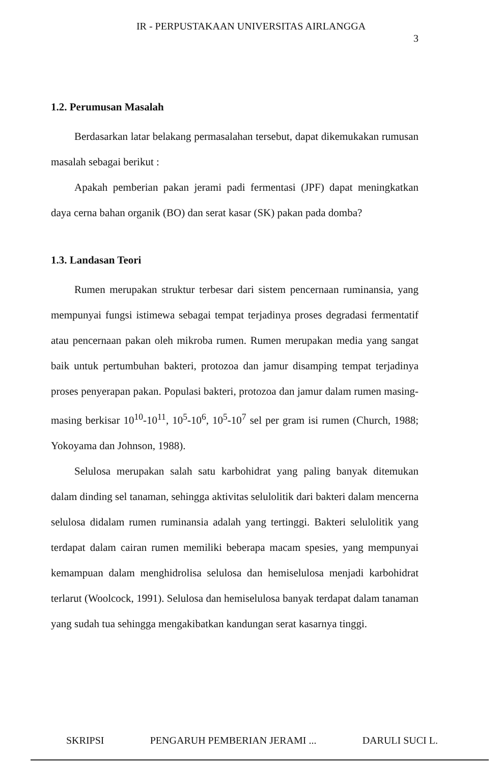IR - PERPUSTAKAAN UNIVERSITAS AIRLANGGA
3
1.2. Perumusan Masalah
Berdasarkan latar belakang permasalahan tersebut, dapat dikemukakan rumusan masalah sebagai berikut :
Apakah pemberian pakan jerami padi fermentasi (JPF) dapat meningkatkan daya cerna bahan organik (BO) dan serat kasar (SK) pakan pada domba?
1.3. Landasan Teori
Rumen merupakan struktur terbesar dari sistem pencernaan ruminansia, yang mempunyai fungsi istimewa sebagai tempat terjadinya proses degradasi fermentatif atau pencernaan pakan oleh mikroba rumen. Rumen merupakan media yang sangat baik untuk pertumbuhan bakteri, protozoa dan jamur disamping tempat terjadinya proses penyerapan pakan. Populasi bakteri, protozoa dan jamur dalam rumen masing-masing berkisar 10<sup>10</sup>-10<sup>11</sup>, 10<sup>5</sup>-10<sup>6</sup>, 10<sup>5</sup>-10<sup>7</sup> sel per gram isi rumen (Church, 1988; Yokoyama dan Johnson, 1988).
Selulosa merupakan salah satu karbohidrat yang paling banyak ditemukan dalam dinding sel tanaman, sehingga aktivitas selulolitik dari bakteri dalam mencerna selulosa didalam rumen ruminansia adalah yang tertinggi. Bakteri selulolitik yang terdapat dalam cairan rumen memiliki beberapa macam spesies, yang mempunyai kemampuan dalam menghidrolisa selulosa dan hemiselulosa menjadi karbohidrat terlarut (Woolcock, 1991). Selulosa dan hemiselulosa banyak terdapat dalam tanaman yang sudah tua sehingga mengakibatkan kandungan serat kasarnya tinggi.
SKRIPSI PENGARUH PEMBERIAN JERAMI ... DARULI SUCI L.